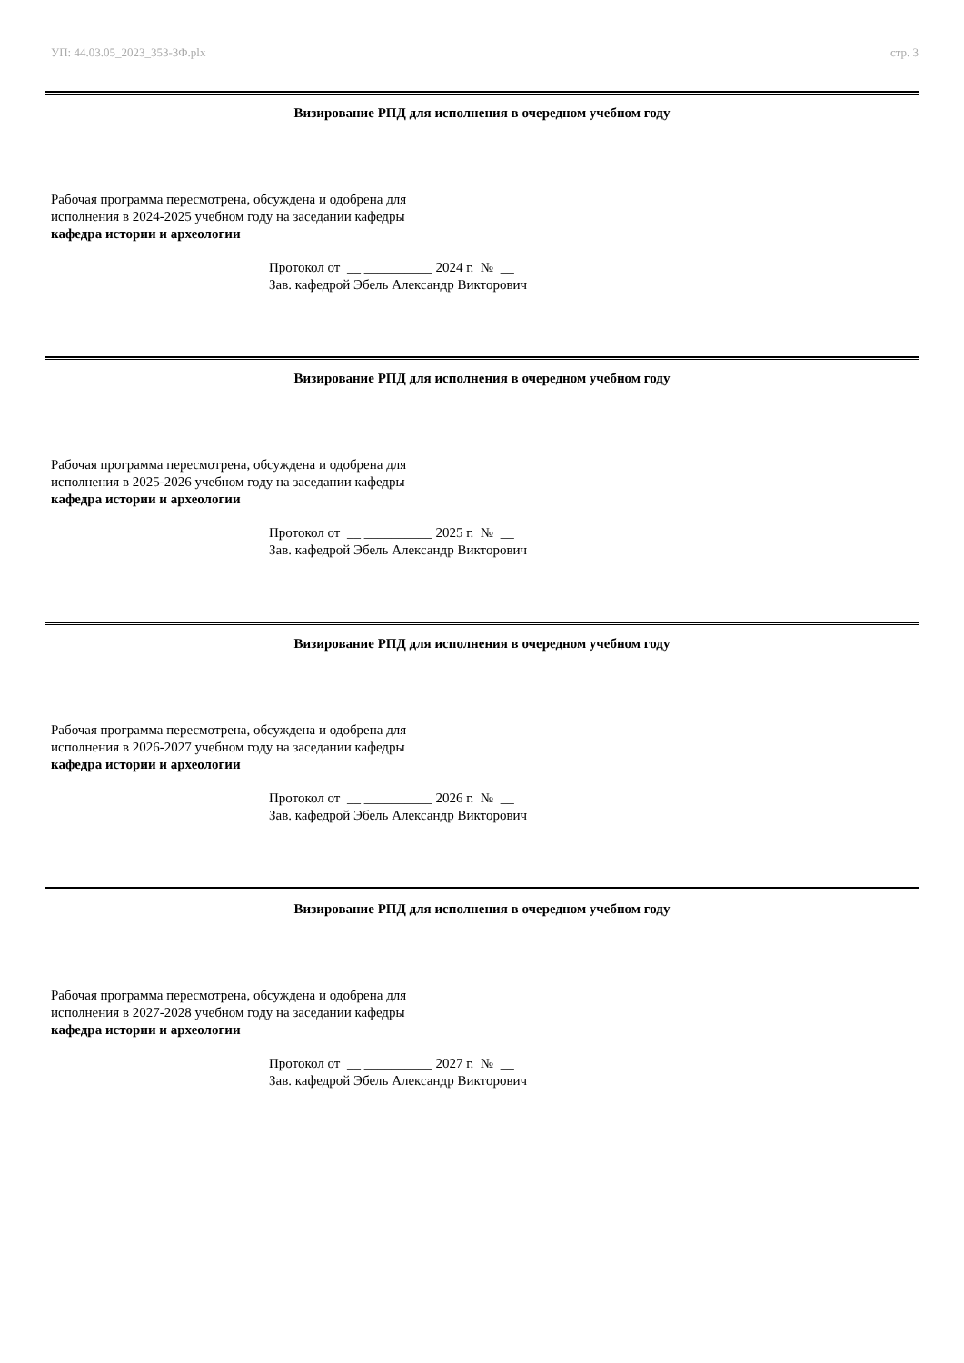УП: 44.03.05_2023_353-3Ф.plx стр. 3
Визирование РПД для исполнения в очередном учебном году
Рабочая программа пересмотрена, обсуждена и одобрена для исполнения в 2024-2025 учебном году на заседании кафедры
кафедра истории и археологии
Протокол от __ __________ 2024 г. № __ Зав. кафедрой Эбель Александр Викторович
Визирование РПД для исполнения в очередном учебном году
Рабочая программа пересмотрена, обсуждена и одобрена для исполнения в 2025-2026 учебном году на заседании кафедры
кафедра истории и археологии
Протокол от __ __________ 2025 г. № __ Зав. кафедрой Эбель Александр Викторович
Визирование РПД для исполнения в очередном учебном году
Рабочая программа пересмотрена, обсуждена и одобрена для исполнения в 2026-2027 учебном году на заседании кафедры
кафедра истории и археологии
Протокол от __ __________ 2026 г. № __ Зав. кафедрой Эбель Александр Викторович
Визирование РПД для исполнения в очередном учебном году
Рабочая программа пересмотрена, обсуждена и одобрена для исполнения в 2027-2028 учебном году на заседании кафедры
кафедра истории и археологии
Протокол от __ __________ 2027 г. № __ Зав. кафедрой Эбель Александр Викторович